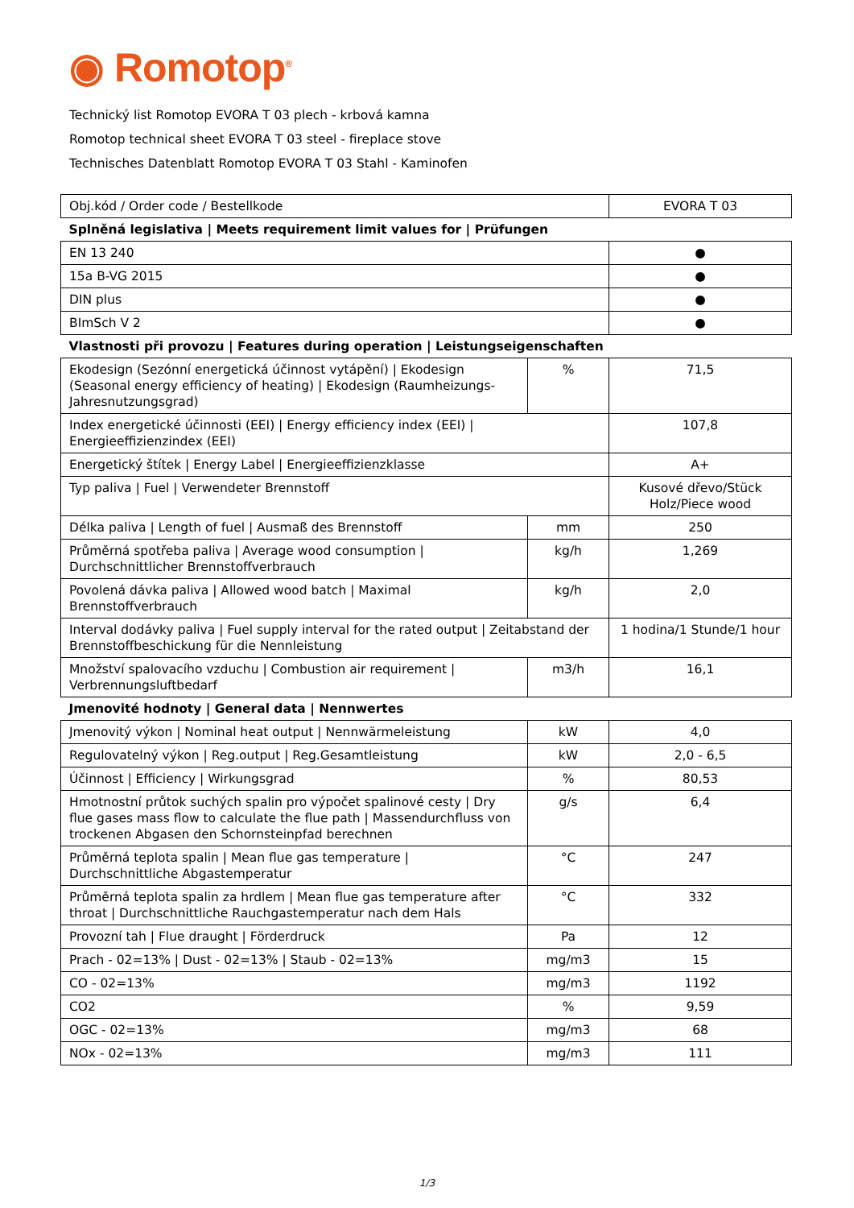◉ Romotop<sup>®</sup>
Technický list Romotop EVORA T 03 plech - krbová kamna
Romotop technical sheet EVORA T 03 steel - fireplace stove
Technisches Datenblatt Romotop EVORA T 03 Stahl - Kaminofen
| Obj.kód / Order code / Bestellkode | | EVORA T 03 |
| Splněná legislativa / Meets requirement limit values for / Prüfungen | | |
| EN 13 240 | | ● |
| 15a B-VG 2015 | | ● |
| DIN plus | | ● |
| BImSch V 2 | | ● |
| Vlastnosti při provozu / Features during operation / Leistungseigenschaften | | |
| Ekodesign (Sezónní energetická účinnost vytápění) / Ekodesign (Seasonal energy efficiency of heating) / Ekodesign (Raumheizungs-Jahresnutzungsgrad) | % | 71,5 |
| Index energetické účinnosti (EEI) / Energy efficiency index (EEI) / Energieeffizienzindex (EEI) | | 107,8 |
| Energetický štítek / Energy Label / Energieeffizienzklasse | | A+ |
| Typ paliva / Fuel / Verwendeter Brennstoff | | Kusové dřevo/Stück Holz/Piece wood |
| Délka paliva / Length of fuel / Ausmaß des Brennstoff | mm | 250 |
| Průměrná spotřeba paliva / Average wood consumption / Durchschnittlicher Brennstoffverbrauch | kg/h | 1,269 |
| Povolená dávka paliva / Allowed wood batch / Maximal Brennstoffverbrauch | kg/h | 2,0 |
| Interval dodávky paliva / Fuel supply interval for the rated output / Zeitabstand der Brennstoffbeschickung für die Nennleistung | | 1 hodina/1 Stunde/1 hour |
| Množství spalovacího vzduchu / Combustion air requirement / Verbrennungsluftbedarf | m3/h | 16,1 |
| Jmenovité hodnoty / General data / Nennwertes | | |
| Jmenovitý výkon / Nominal heat output / Nennwärmeleistung | kW | 4,0 |
| Regulovatelný výkon / Reg.output / Reg.Gesamtleistung | kW | 2,0 - 6,5 |
| Účinnost / Efficiency / Wirkungsgrad | % | 80,53 |
| Hmotnostní průtok suchých spalin pro výpočet spalinové cesty / Dry flue gases mass flow to calculate the flue path / Massendurchfluss von trockenen Abgasen den Schornsteinpfad berechnen | g/s | 6,4 |
| Průměrná teplota spalin / Mean flue gas temperature / Durchschnittliche Abgastemperatur | °C | 247 |
| Průměrná teplota spalin za hrdlem / Mean flue gas temperature after throat / Durchschnittliche Rauchgastemperatur nach dem Hals | °C | 332 |
| Provozní tah / Flue draught / Förderdruck | Pa | 12 |
| Prach - 02=13% / Dust - 02=13% / Staub - 02=13% | mg/m3 | 15 |
| CO - 02=13% | mg/m3 | 1192 |
| CO2 | % | 9,59 |
| OGC - 02=13% | mg/m3 | 68 |
| NOx - 02=13% | mg/m3 | 111 |
1/3